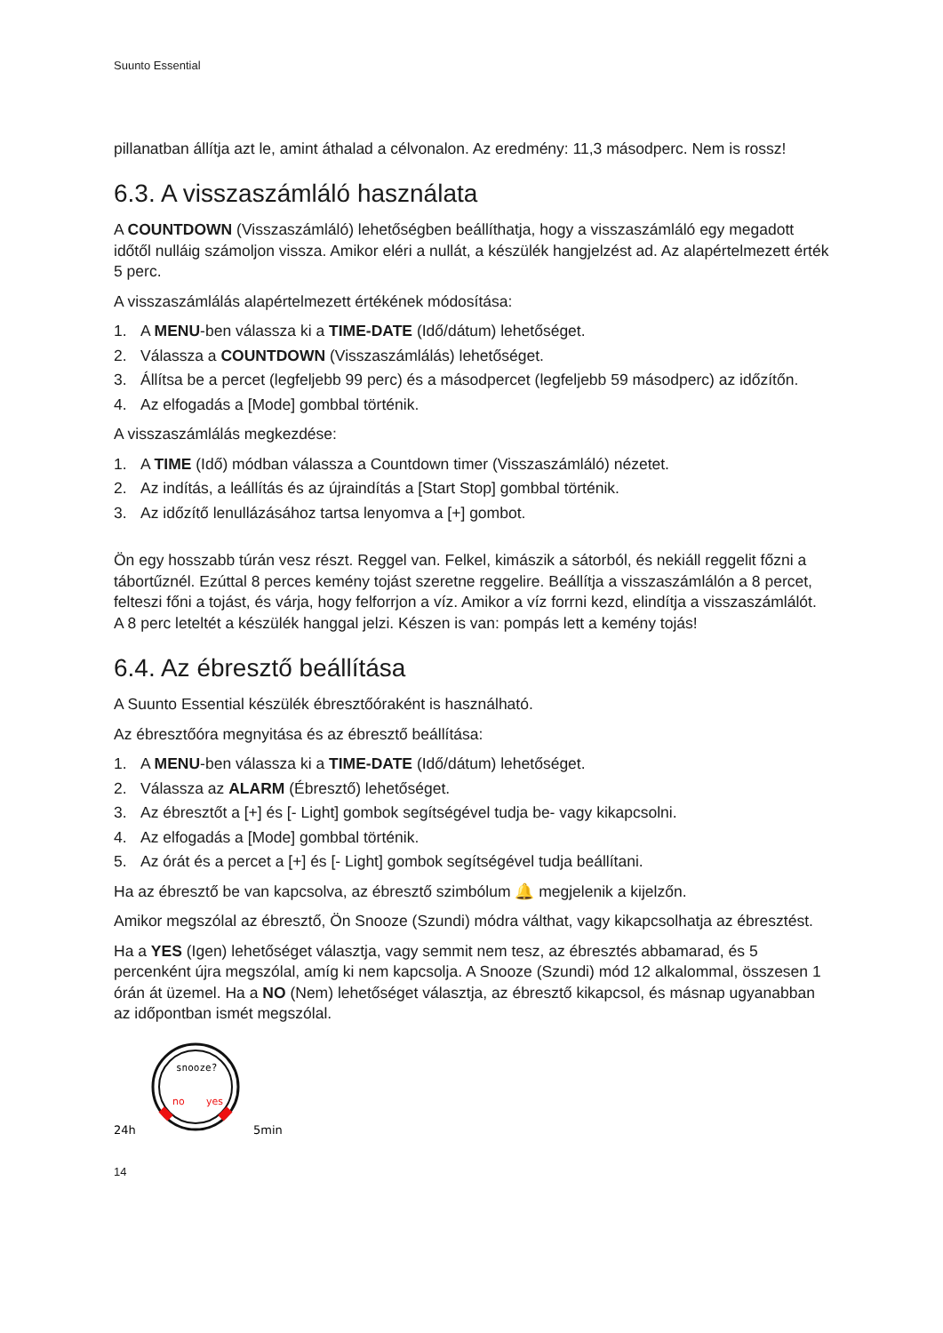Suunto Essential
pillanatban állítja azt le, amint áthalad a célvonalon. Az eredmény: 11,3 másodperc. Nem is rossz!
6.3. A visszaszámláló használata
A COUNTDOWN (Visszaszámláló) lehetőségben beállíthatja, hogy a visszaszámláló egy megadott időtől nulláig számoljon vissza. Amikor eléri a nullát, a készülék hangjelzést ad. Az alapértelmezett érték 5 perc.
A visszaszámlálás alapértelmezett értékének módosítása:
1. A MENU-ben válassza ki a TIME-DATE (Idő/dátum) lehetőséget.
2. Válassza a COUNTDOWN (Visszaszámlálás) lehetőséget.
3. Állítsa be a percet (legfeljebb 99 perc) és a másodpercet (legfeljebb 59 másodperc) az időzítőn.
4. Az elfogadás a [Mode] gombbal történik.
A visszaszámlálás megkezdése:
1. A TIME (Idő) módban válassza a Countdown timer (Visszaszámláló) nézetet.
2. Az indítás, a leállítás és az újraindítás a [Start Stop] gombbal történik.
3. Az időzítő lenullázásához tartsa lenyomva a [+] gombot.
Ön egy hosszabb túrán vesz részt. Reggel van. Felkel, kimászik a sátorból, és nekiáll reggelit főzni a tábortűznél. Ezúttal 8 perces kemény tojást szeretne reggelire. Beállítja a visszaszámlálón a 8 percet, felteszi főni a tojást, és várja, hogy felforrjon a víz. Amikor a víz forrni kezd, elindítja a visszaszámlálót. A 8 perc leteltét a készülék hanggal jelzi. Készen is van: pompás lett a kemény tojás!
6.4. Az ébresztő beállítása
A Suunto Essential készülék ébresztőóraként is használható.
Az ébresztőóra megnyitása és az ébresztő beállítása:
1. A MENU-ben válassza ki a TIME-DATE (Idő/dátum) lehetőséget.
2. Válassza az ALARM (Ébresztő) lehetőséget.
3. Az ébresztőt a [+] és [- Light] gombok segítségével tudja be- vagy kikapcsolni.
4. Az elfogadás a [Mode] gombbal történik.
5. Az órát és a percet a [+] és [- Light] gombok segítségével tudja beállítani.
Ha az ébresztő be van kapcsolva, az ébresztő szimbólum 🔔 megjelenik a kijelzőn.
Amikor megszólal az ébresztő, Ön Snooze (Szundi) módra válthat, vagy kikapcsolhatja az ébresztést.
Ha a YES (Igen) lehetőséget választja, vagy semmit nem tesz, az ébresztés abbamarad, és 5 percenként újra megszólal, amíg ki nem kapcsolja. A Snooze (Szundi) mód 12 alkalommal, összesen 1 órán át üzemel. Ha a NO (Nem) lehetőséget választja, az ébresztő kikapcsol, és másnap ugyanabban az időpontban ismét megszólal.
snooze?
no
yes
24h
5min
14